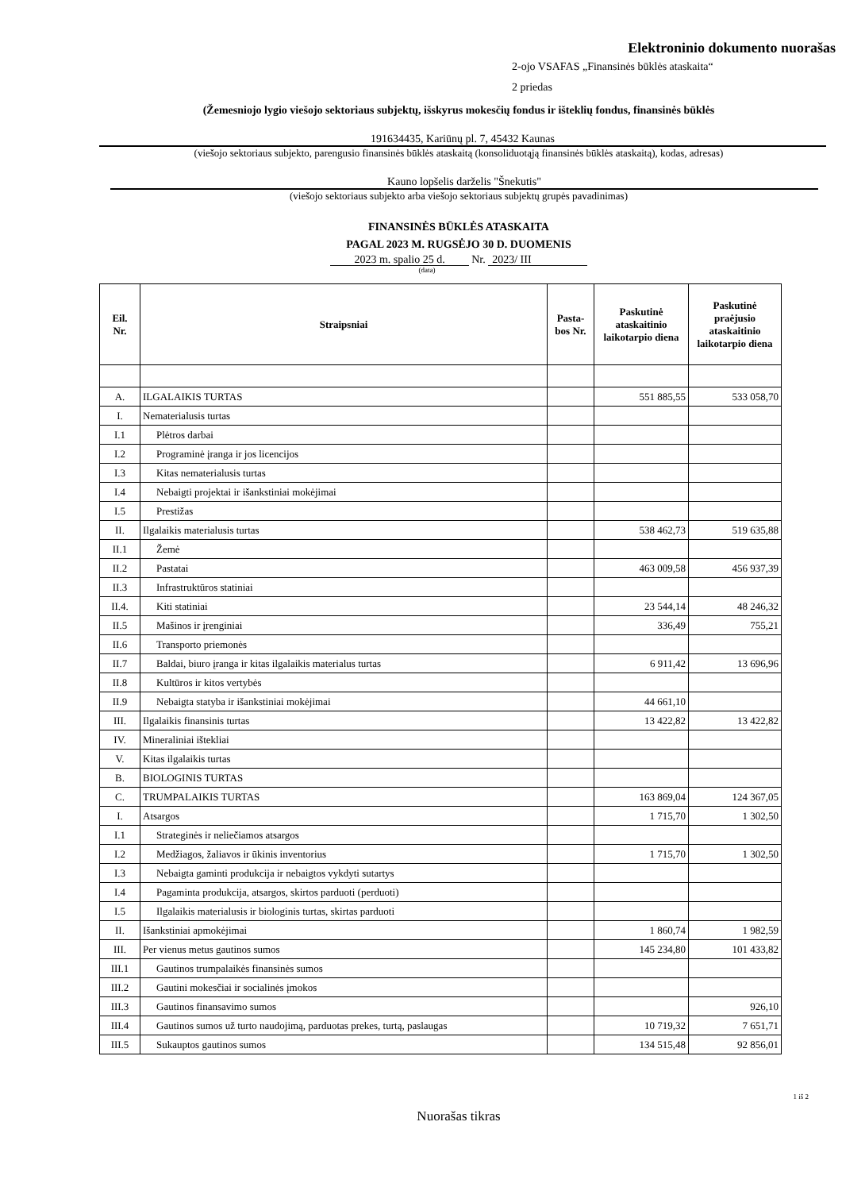Elektroninio dokumento nuorašas
2-ojo VSAFAS „Finansinės būklės ataskaita“
2 priedas
(Žemesniojo lygio viešojo sektoriaus subjektų, išskyrus mokesčių fondus ir išteklių fondus, finansinės būklės
191634435, Kariūnų pl. 7, 45432 Kaunas
(viešojo sektoriaus subjekto, parengusio finansinės būklės ataskaitą (konsoliduotąją finansinės būklės ataskaitą), kodas, adresas)
Kauno lopšelis darželis "Šnekutis"
(viešojo sektoriaus subjekto arba viešojo sektoriaus subjektų grupės pavadinimas)
FINANSINĖS BŪKLĖS ATASKAITA
PAGAL 2023 M. RUGSĖJO 30 D. DUOMENIS
2023 m. spalio 25 d. Nr. 2023/ III
(data)
| Eil. Nr. | Straipsniai | Pasta- bos Nr. | Paskutinė ataskaitinio laikotarpio diena | Paskutinė praėjusio ataskaitinio laikotarpio diena |
| --- | --- | --- | --- | --- |
| A. | ILGALAIKIS TURTAS | | 551 885,55 | 533 058,70 |
| I. | Nematerialusis turtas | | | |
| I.1 | Plėtros darbai | | | |
| I.2 | Programinė įranga ir jos licencijos | | | |
| I.3 | Kitas nematerialusis turtas | | | |
| I.4 | Nebaigti projektai ir išankstiniai mokėjimai | | | |
| I.5 | Prestižas | | | |
| II. | Ilgalaikis materialusis turtas | | 538 462,73 | 519 635,88 |
| II.1 | Žemė | | | |
| II.2 | Pastatai | | 463 009,58 | 456 937,39 |
| II.3 | Infrastruktūros statiniai | | | |
| II.4. | Kiti statiniai | | 23 544,14 | 48 246,32 |
| II.5 | Mašinos ir įrenginiai | | 336,49 | 755,21 |
| II.6 | Transporto priemonės | | | |
| II.7 | Baldai, biuro įranga ir kitas ilgalaikis materialus turtas | | 6 911,42 | 13 696,96 |
| II.8 | Kultūros ir kitos vertybės | | | |
| II.9 | Nebaigta statyba ir išankstiniai mokėjimai | | 44 661,10 | |
| III. | Ilgalaikis finansinis turtas | | 13 422,82 | 13 422,82 |
| IV. | Mineraliniai ištekliai | | | |
| V. | Kitas ilgalaikis turtas | | | |
| B. | BIOLOGINIS TURTAS | | | |
| C. | TRUMPALAIKIS TURTAS | | 163 869,04 | 124 367,05 |
| I. | Atsargos | | 1 715,70 | 1 302,50 |
| I.1 | Strateginės ir neliečiamos atsargos | | | |
| I.2 | Medžiagos, žaliavos ir ūkinis inventorius | | 1 715,70 | 1 302,50 |
| I.3 | Nebaigta gaminti produkcija ir nebaigtos vykdyti sutartys | | | |
| I.4 | Pagaminta produkcija, atsargos, skirtos parduoti (perduoti) | | | |
| I.5 | Ilgalaikis materialusis ir biologinis turtas, skirtas parduoti | | | |
| II. | Išankstiniai apmokėjimai | | 1 860,74 | 1 982,59 |
| III. | Per vienus metus gautinos sumos | | 145 234,80 | 101 433,82 |
| III.1 | Gautinos trumpalaikės finansinės sumos | | | |
| III.2 | Gautini mokesčiai ir socialinės įmokos | | | |
| III.3 | Gautinos finansavimo sumos | | | 926,10 |
| III.4 | Gautinos sumos už turto naudojimą, parduotas prekes, turtą, paslaugas | | 10 719,32 | 7 651,71 |
| III.5 | Sukauptos gautinos sumos | | 134 515,48 | 92 856,01 |
1 iš 2
Nuorašas tikras